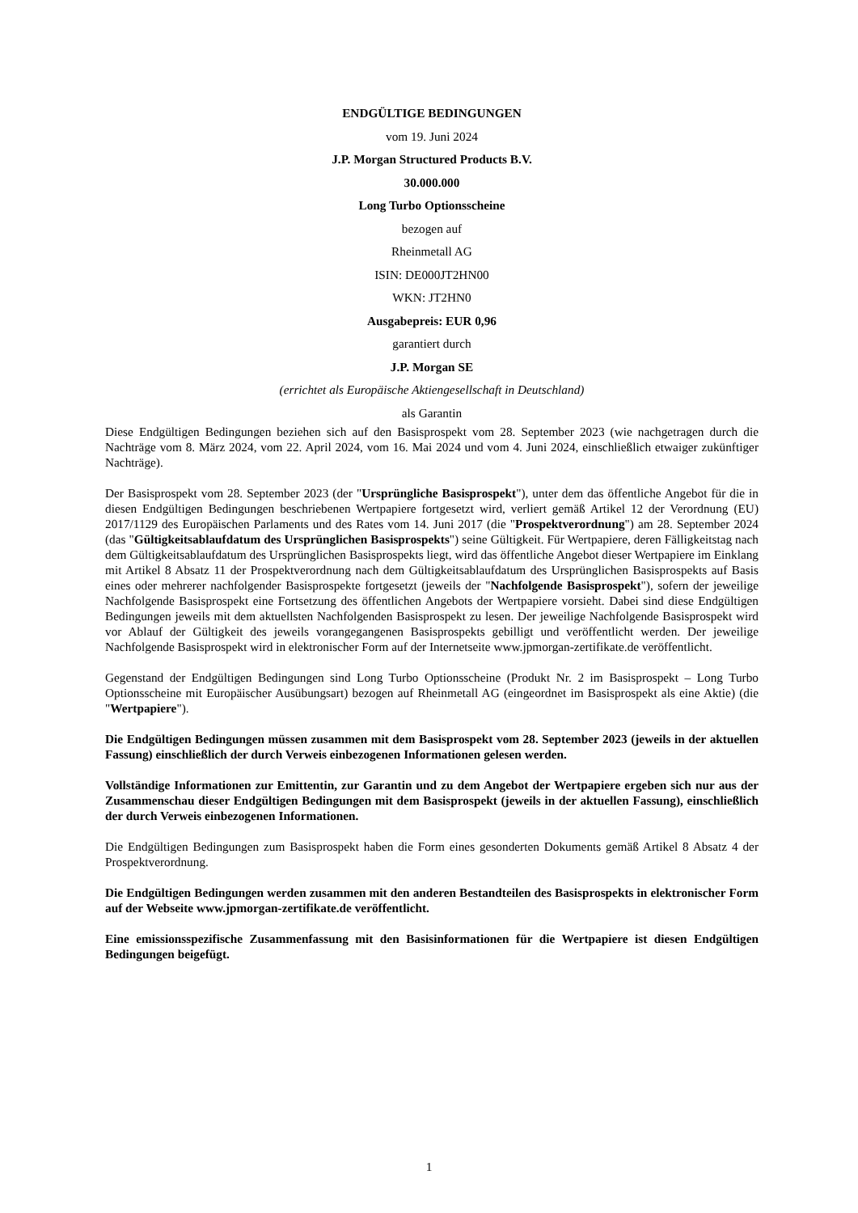ENDGÜLTIGE BEDINGUNGEN
vom 19. Juni 2024
J.P. Morgan Structured Products B.V.
30.000.000
Long Turbo Optionsscheine
bezogen auf
Rheinmetall AG
ISIN: DE000JT2HN00
WKN: JT2HN0
Ausgabepreis: EUR 0,96
garantiert durch
J.P. Morgan SE
(errichtet als Europäische Aktiengesellschaft in Deutschland)
als Garantin
Diese Endgültigen Bedingungen beziehen sich auf den Basisprospekt vom 28. September 2023 (wie nachgetragen durch die Nachträge vom 8. März 2024, vom 22. April 2024, vom 16. Mai 2024 und vom 4. Juni 2024, einschließlich etwaiger zukünftiger Nachträge).
Der Basisprospekt vom 28. September 2023 (der "Ursprüngliche Basisprospekt"), unter dem das öffentliche Angebot für die in diesen Endgültigen Bedingungen beschriebenen Wertpapiere fortgesetzt wird, verliert gemäß Artikel 12 der Verordnung (EU) 2017/1129 des Europäischen Parlaments und des Rates vom 14. Juni 2017 (die "Prospektverordnung") am 28. September 2024 (das "Gültigkeitsablaufdatum des Ursprünglichen Basisprospekts") seine Gültigkeit. Für Wertpapiere, deren Fälligkeitstag nach dem Gültigkeitsablaufdatum des Ursprünglichen Basisprospekts liegt, wird das öffentliche Angebot dieser Wertpapiere im Einklang mit Artikel 8 Absatz 11 der Prospektverordnung nach dem Gültigkeitsablaufdatum des Ursprünglichen Basisprospekts auf Basis eines oder mehrerer nachfolgender Basisprospekte fortgesetzt (jeweils der "Nachfolgende Basisprospekt"), sofern der jeweilige Nachfolgende Basisprospekt eine Fortsetzung des öffentlichen Angebots der Wertpapiere vorsieht. Dabei sind diese Endgültigen Bedingungen jeweils mit dem aktuellsten Nachfolgenden Basisprospekt zu lesen. Der jeweilige Nachfolgende Basisprospekt wird vor Ablauf der Gültigkeit des jeweils vorangegangenen Basisprospekts gebilligt und veröffentlicht werden. Der jeweilige Nachfolgende Basisprospekt wird in elektronischer Form auf der Internetseite www.jpmorgan-zertifikate.de veröffentlicht.
Gegenstand der Endgültigen Bedingungen sind Long Turbo Optionsscheine (Produkt Nr. 2 im Basisprospekt – Long Turbo Optionsscheine mit Europäischer Ausübungsart) bezogen auf Rheinmetall AG (eingeordnet im Basisprospekt als eine Aktie) (die "Wertpapiere").
Die Endgültigen Bedingungen müssen zusammen mit dem Basisprospekt vom 28. September 2023 (jeweils in der aktuellen Fassung) einschließlich der durch Verweis einbezogenen Informationen gelesen werden.
Vollständige Informationen zur Emittentin, zur Garantin und zu dem Angebot der Wertpapiere ergeben sich nur aus der Zusammenschau dieser Endgültigen Bedingungen mit dem Basisprospekt (jeweils in der aktuellen Fassung), einschließlich der durch Verweis einbezogenen Informationen.
Die Endgültigen Bedingungen zum Basisprospekt haben die Form eines gesonderten Dokuments gemäß Artikel 8 Absatz 4 der Prospektverordnung.
Die Endgültigen Bedingungen werden zusammen mit den anderen Bestandteilen des Basisprospekts in elektronischer Form auf der Webseite www.jpmorgan-zertifikate.de veröffentlicht.
Eine emissionsspezifische Zusammenfassung mit den Basisinformationen für die Wertpapiere ist diesen Endgültigen Bedingungen beigefügt.
1